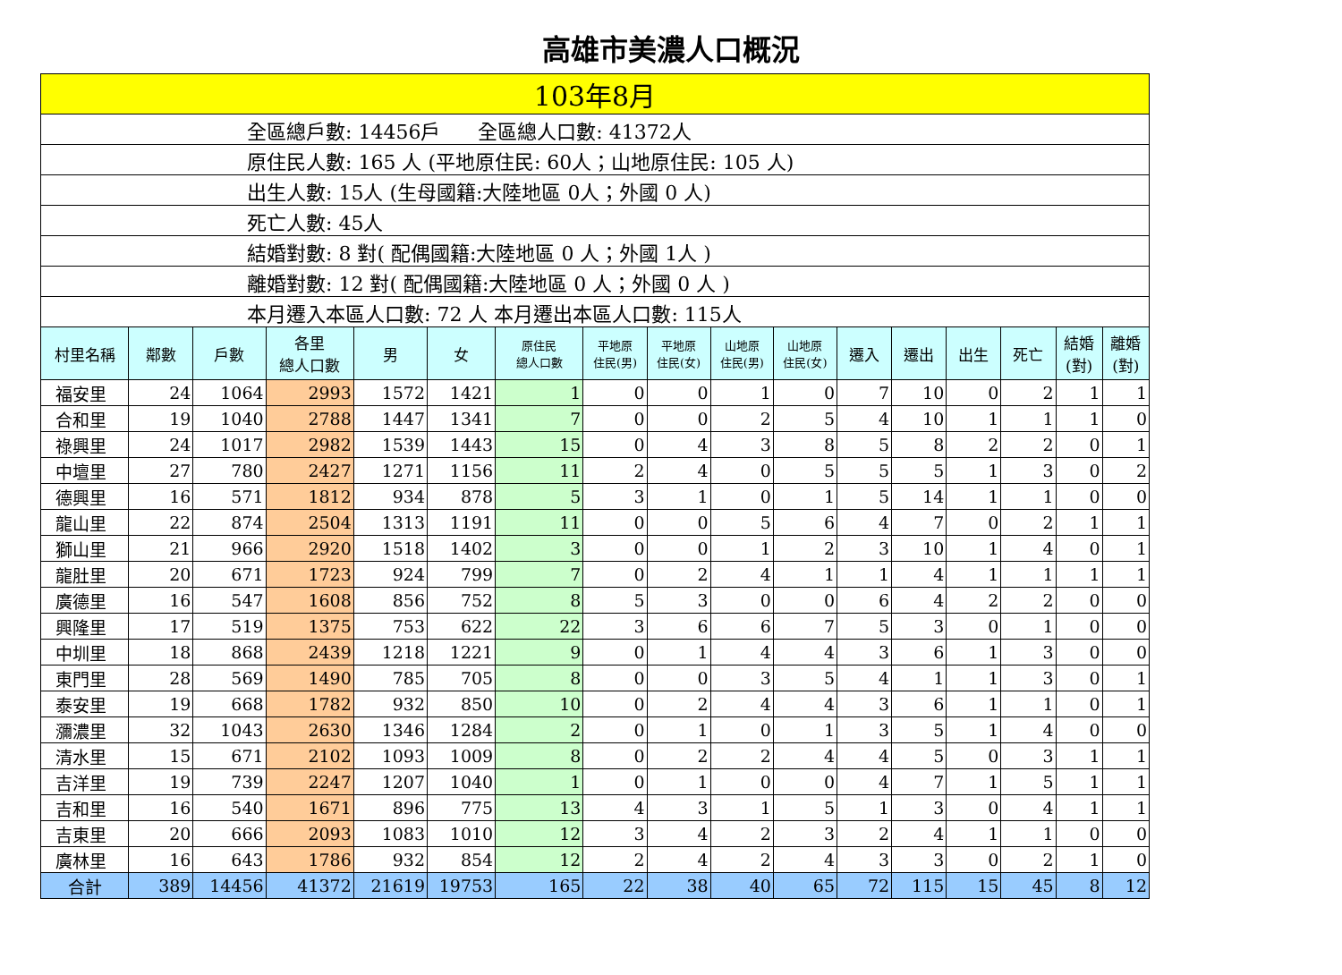高雄市美濃人口概況
| 103年8月 | | | | | | | | | | | | | | | | |
| 全區總戶數: 14456戶 全區總人口數: 41372人 | | | | | | | | | | | | | | | | |
| 原住民人數: 165 人 (平地原住民: 60人；山地原住民: 105 人) | | | | | | | | | | | | | | | | |
| 出生人數: 15人 (生母國籍:大陸地區 0人；外國 0 人) | | | | | | | | | | | | | | | | |
| 死亡人數: 45人 | | | | | | | | | | | | | | | | |
| 結婚對數: 8 對( 配偶國籍:大陸地區 0 人；外國 1人 ) | | | | | | | | | | | | | | | | |
| 離婚對數: 12 對( 配偶國籍:大陸地區 0 人；外國 0 人 ) | | | | | | | | | | | | | | | | |
| 本月遷入本區人口數: 72 人 本月遷出本區人口數: 115人 | | | | | | | | | | | | | | | | |
| 村里名稱 | 鄰數 | 戶數 | 各里 總人口數 | 男 | 女 | 原住民 總人口數 | 平地原 住民(男) | 平地原 住民(女) | 山地原 住民(男) | 山地原 住民(女) | 遷入 | 遷出 | 出生 | 死亡 | 結婚 (對) | 離婚 (對) |
| 福安里 | 24 | 1064 | 2993 | 1572 | 1421 | 1 | 0 | 0 | 1 | 0 | 7 | 10 | 0 | 2 | 1 | 1 |
| 合和里 | 19 | 1040 | 2788 | 1447 | 1341 | 7 | 0 | 0 | 2 | 5 | 4 | 10 | 1 | 1 | 1 | 0 |
| 祿興里 | 24 | 1017 | 2982 | 1539 | 1443 | 15 | 0 | 4 | 3 | 8 | 5 | 8 | 2 | 2 | 0 | 1 |
| 中壇里 | 27 | 780 | 2427 | 1271 | 1156 | 11 | 2 | 4 | 0 | 5 | 5 | 5 | 1 | 3 | 0 | 2 |
| 德興里 | 16 | 571 | 1812 | 934 | 878 | 5 | 3 | 1 | 0 | 1 | 5 | 14 | 1 | 1 | 0 | 0 |
| 龍山里 | 22 | 874 | 2504 | 1313 | 1191 | 11 | 0 | 0 | 5 | 6 | 4 | 7 | 0 | 2 | 1 | 1 |
| 獅山里 | 21 | 966 | 2920 | 1518 | 1402 | 3 | 0 | 0 | 1 | 2 | 3 | 10 | 1 | 4 | 0 | 1 |
| 龍肚里 | 20 | 671 | 1723 | 924 | 799 | 7 | 0 | 2 | 4 | 1 | 1 | 4 | 1 | 1 | 1 | 1 |
| 廣德里 | 16 | 547 | 1608 | 856 | 752 | 8 | 5 | 3 | 0 | 0 | 6 | 4 | 2 | 2 | 0 | 0 |
| 興隆里 | 17 | 519 | 1375 | 753 | 622 | 22 | 3 | 6 | 6 | 7 | 5 | 3 | 0 | 1 | 0 | 0 |
| 中圳里 | 18 | 868 | 2439 | 1218 | 1221 | 9 | 0 | 1 | 4 | 4 | 3 | 6 | 1 | 3 | 0 | 0 |
| 東門里 | 28 | 569 | 1490 | 785 | 705 | 8 | 0 | 0 | 3 | 5 | 4 | 1 | 1 | 3 | 0 | 1 |
| 泰安里 | 19 | 668 | 1782 | 932 | 850 | 10 | 0 | 2 | 4 | 4 | 3 | 6 | 1 | 1 | 0 | 1 |
| 瀰濃里 | 32 | 1043 | 2630 | 1346 | 1284 | 2 | 0 | 1 | 0 | 1 | 3 | 5 | 1 | 4 | 0 | 0 |
| 清水里 | 15 | 671 | 2102 | 1093 | 1009 | 8 | 0 | 2 | 2 | 4 | 4 | 5 | 0 | 3 | 1 | 1 |
| 吉洋里 | 19 | 739 | 2247 | 1207 | 1040 | 1 | 0 | 1 | 0 | 0 | 4 | 7 | 1 | 5 | 1 | 1 |
| 吉和里 | 16 | 540 | 1671 | 896 | 775 | 13 | 4 | 3 | 1 | 5 | 1 | 3 | 0 | 4 | 1 | 1 |
| 吉東里 | 20 | 666 | 2093 | 1083 | 1010 | 12 | 3 | 4 | 2 | 3 | 2 | 4 | 1 | 1 | 0 | 0 |
| 廣林里 | 16 | 643 | 1786 | 932 | 854 | 12 | 2 | 4 | 2 | 4 | 3 | 3 | 0 | 2 | 1 | 0 |
| 合計 | 389 | 14456 | 41372 | 21619 | 19753 | 165 | 22 | 38 | 40 | 65 | 72 | 115 | 15 | 45 | 8 | 12 |